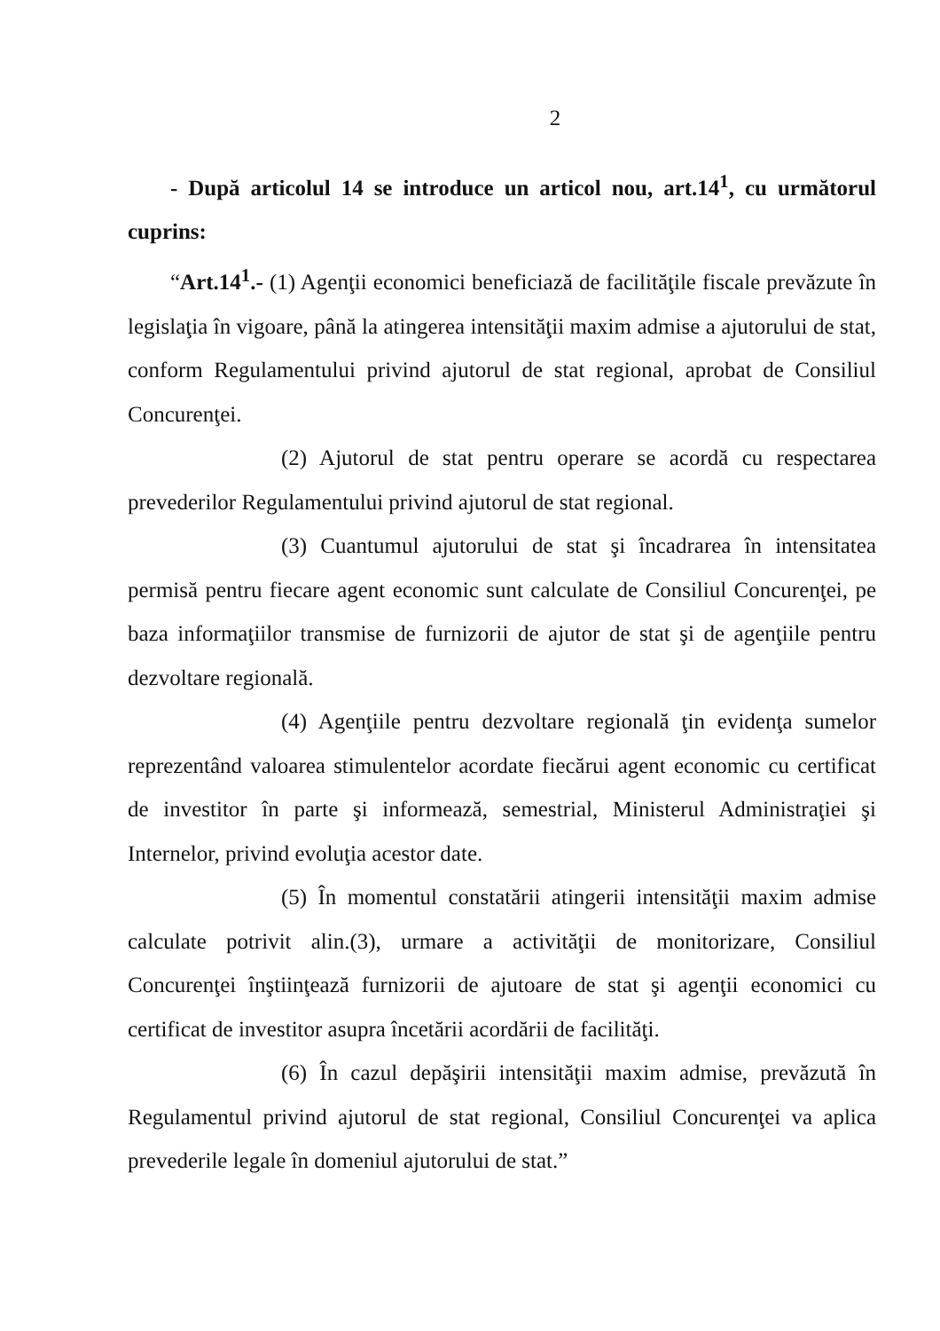2
- După articolul 14 se introduce un articol nou, art.14<sup>1</sup>, cu următorul cuprins:
“Art.14<sup>1</sup>.- (1) Agenţii economici beneficiază de facilităţile fiscale prevăzute în legislaţia în vigoare, până la atingerea intensităţii maxim admise a ajutorului de stat, conform Regulamentului privind ajutorul de stat regional, aprobat de Consiliul Concurenţei.
(2) Ajutorul de stat pentru operare se acordă cu respectarea prevederilor Regulamentului privind ajutorul de stat regional.
(3) Cuantumul ajutorului de stat şi încadrarea în intensitatea permisă pentru fiecare agent economic sunt calculate de Consiliul Concurenţei, pe baza informaţiilor transmise de furnizorii de ajutor de stat şi de agenţiile pentru dezvoltare regională.
(4) Agenţiile pentru dezvoltare regională ţin evidenţa sumelor reprezentând valoarea stimulentelor acordate fiecărui agent economic cu certificat de investitor în parte şi informează, semestrial, Ministerul Administraţiei şi Internelor, privind evoluţia acestor date.
(5) În momentul constatării atingerii intensităţii maxim admise calculate potrivit alin.(3), urmare a activităţii de monitorizare, Consiliul Concurenţei înştiinţează furnizorii de ajutoare de stat şi agenţii economici cu certificat de investitor asupra încetării acordării de facilităţi.
(6) În cazul depăşirii intensităţii maxim admise, prevăzută în Regulamentul privind ajutorul de stat regional, Consiliul Concurenţei va aplica prevederile legale în domeniul ajutorului de stat.”